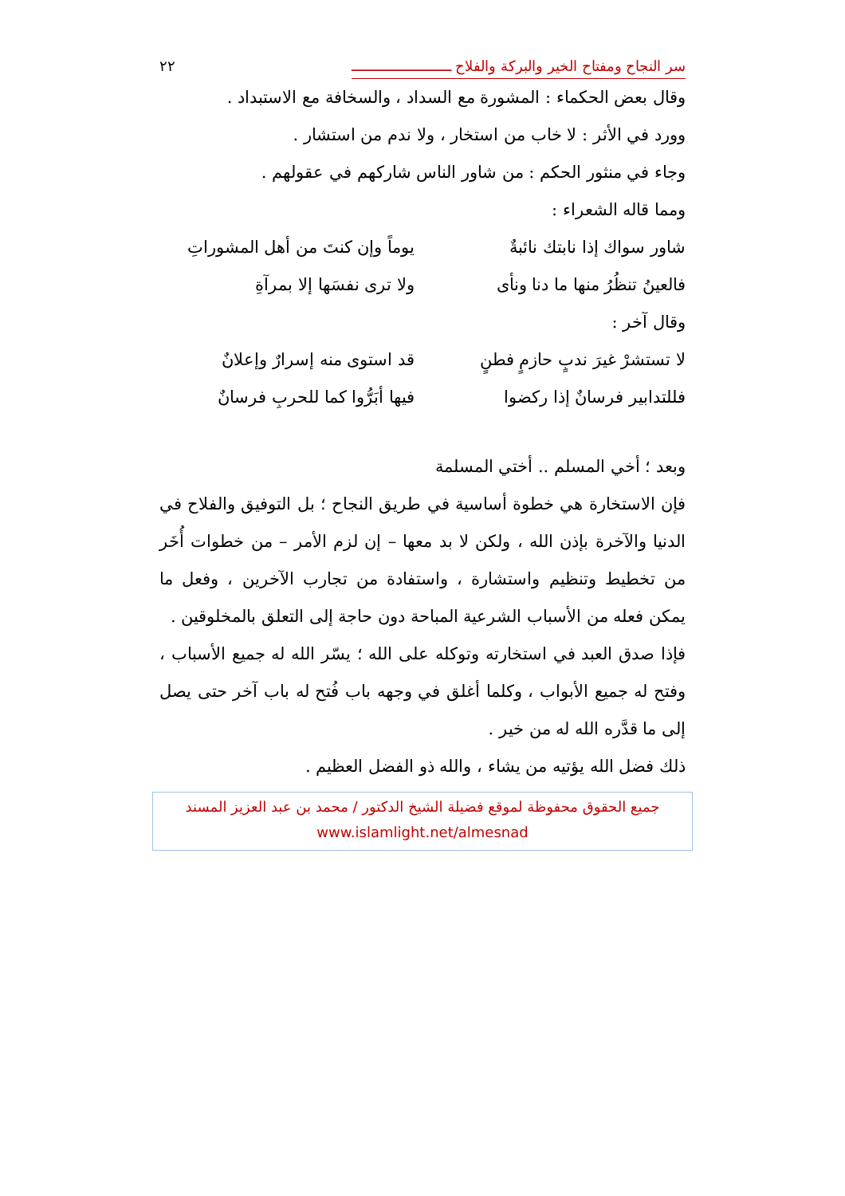سر النجاح ومفتاح الخير والبركة والفلاح ـــــــــــــــــــــــــ ٢٢
وقال بعض الحكماء : المشورة مع السداد ، والسخافة مع الاستبداد .
وورد في الأثر : لا خاب من استخار ، ولا ندم من استشار .
وجاء في منثور الحكم : من شاور الناس شاركهم في عقولهم .
ومما قاله الشعراء :
شاور سواك إذا نابتك نائبةٌ يوماً وإن كنتَ من أهل المشوراتِ
فالعينُ تنظُرُ منها ما دنا ونأى ولا ترى نفسَها إلا بمرآةِ
وقال آخر :
لا تستشرْ غيرَ ندبٍ حازمٍ فطنٍ قد استوى منه إسرارٌ وإعلانٌ
فللتدابير فرسانٌ إذا ركضوا فيها أبَرُّوا كما للحربِ فرسانٌ
وبعد ؛ أخي المسلم .. أختي المسلمة
فإن الاستخارة هي خطوة أساسية في طريق النجاح ؛ بل التوفيق والفلاح في الدنيا والآخرة بإذن الله ، ولكن لا بد معها – إن لزم الأمر – من خطوات أُخَر من تخطيط وتنظيم واستشارة ، واستفادة من تجارب الآخرين ، وفعل ما يمكن فعله من الأسباب الشرعية المباحة دون حاجة إلى التعلق بالمخلوقين .
فإذا صدق العبد في استخارته وتوكله على الله ؛ يسّر الله له جميع الأسباب ، وفتح له جميع الأبواب ، وكلما أغلق في وجهه باب فُتح له باب آخر حتى يصل إلى ما قدَّره الله له من خير .
ذلك فضل الله يؤتيه من يشاء ، والله ذو الفضل العظيم .
جميع الحقوق محفوظة لموقع فضيلة الشيخ الدكتور / محمد بن عبد العزيز المسند
www.islamlight.net/almesnad